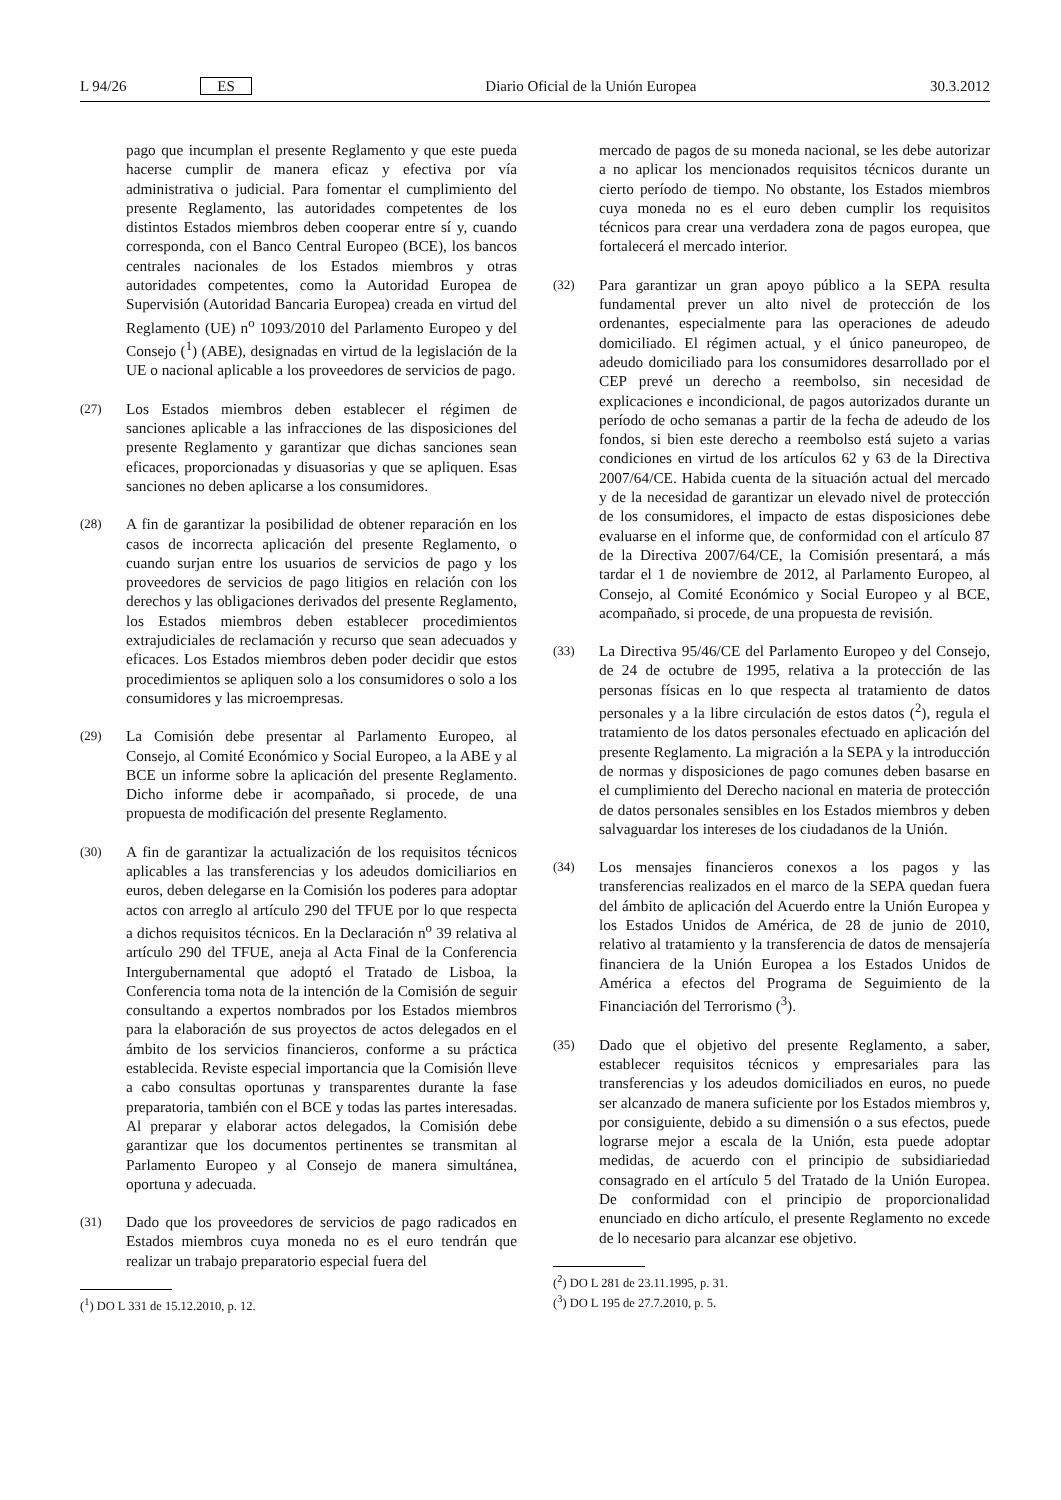L 94/26 ES Diario Oficial de la Unión Europea 30.3.2012
pago que incumplan el presente Reglamento y que este pueda hacerse cumplir de manera eficaz y efectiva por vía administrativa o judicial. Para fomentar el cumplimiento del presente Reglamento, las autoridades competentes de los distintos Estados miembros deben cooperar entre sí y, cuando corresponda, con el Banco Central Europeo (BCE), los bancos centrales nacionales de los Estados miembros y otras autoridades competentes, como la Autoridad Europea de Supervisión (Autoridad Bancaria Europea) creada en virtud del Reglamento (UE) n<sup>o</sup> 1093/2010 del Parlamento Europeo y del Consejo (<sup>1</sup>) (ABE), designadas en virtud de la legislación de la UE o nacional aplicable a los proveedores de servicios de pago.
(27) Los Estados miembros deben establecer el régimen de sanciones aplicable a las infracciones de las disposiciones del presente Reglamento y garantizar que dichas sanciones sean eficaces, proporcionadas y disuasorias y que se apliquen. Esas sanciones no deben aplicarse a los consumidores.
(28) A fin de garantizar la posibilidad de obtener reparación en los casos de incorrecta aplicación del presente Reglamento, o cuando surjan entre los usuarios de servicios de pago y los proveedores de servicios de pago litigios en relación con los derechos y las obligaciones derivados del presente Reglamento, los Estados miembros deben establecer procedimientos extrajudiciales de reclamación y recurso que sean adecuados y eficaces. Los Estados miembros deben poder decidir que estos procedimientos se apliquen solo a los consumidores o solo a los consumidores y las microempresas.
(29) La Comisión debe presentar al Parlamento Europeo, al Consejo, al Comité Económico y Social Europeo, a la ABE y al BCE un informe sobre la aplicación del presente Reglamento. Dicho informe debe ir acompañado, si procede, de una propuesta de modificación del presente Reglamento.
(30) A fin de garantizar la actualización de los requisitos técnicos aplicables a las transferencias y los adeudos domiciliarios en euros, deben delegarse en la Comisión los poderes para adoptar actos con arreglo al artículo 290 del TFUE por lo que respecta a dichos requisitos técnicos. En la Declaración n<sup>o</sup> 39 relativa al artículo 290 del TFUE, aneja al Acta Final de la Conferencia Intergubernamental que adoptó el Tratado de Lisboa, la Conferencia toma nota de la intención de la Comisión de seguir consultando a expertos nombrados por los Estados miembros para la elaboración de sus proyectos de actos delegados en el ámbito de los servicios financieros, conforme a su práctica establecida. Reviste especial importancia que la Comisión lleve a cabo consultas oportunas y transparentes durante la fase preparatoria, también con el BCE y todas las partes interesadas. Al preparar y elaborar actos delegados, la Comisión debe garantizar que los documentos pertinentes se transmitan al Parlamento Europeo y al Consejo de manera simultánea, oportuna y adecuada.
(31) Dado que los proveedores de servicios de pago radicados en Estados miembros cuya moneda no es el euro tendrán que realizar un trabajo preparatorio especial fuera del
(<sup>1</sup>) DO L 331 de 15.12.2010, p. 12.
mercado de pagos de su moneda nacional, se les debe autorizar a no aplicar los mencionados requisitos técnicos durante un cierto período de tiempo. No obstante, los Estados miembros cuya moneda no es el euro deben cumplir los requisitos técnicos para crear una verdadera zona de pagos europea, que fortalecerá el mercado interior.
(32) Para garantizar un gran apoyo público a la SEPA resulta fundamental prever un alto nivel de protección de los ordenantes, especialmente para las operaciones de adeudo domiciliado. El régimen actual, y el único paneuropeo, de adeudo domiciliado para los consumidores desarrollado por el CEP prevé un derecho a reembolso, sin necesidad de explicaciones e incondicional, de pagos autorizados durante un período de ocho semanas a partir de la fecha de adeudo de los fondos, si bien este derecho a reembolso está sujeto a varias condiciones en virtud de los artículos 62 y 63 de la Directiva 2007/64/CE. Habida cuenta de la situación actual del mercado y de la necesidad de garantizar un elevado nivel de protección de los consumidores, el impacto de estas disposiciones debe evaluarse en el informe que, de conformidad con el artículo 87 de la Directiva 2007/64/CE, la Comisión presentará, a más tardar el 1 de noviembre de 2012, al Parlamento Europeo, al Consejo, al Comité Económico y Social Europeo y al BCE, acompañado, si procede, de una propuesta de revisión.
(33) La Directiva 95/46/CE del Parlamento Europeo y del Consejo, de 24 de octubre de 1995, relativa a la protección de las personas físicas en lo que respecta al tratamiento de datos personales y a la libre circulación de estos datos (<sup>2</sup>), regula el tratamiento de los datos personales efectuado en aplicación del presente Reglamento. La migración a la SEPA y la introducción de normas y disposiciones de pago comunes deben basarse en el cumplimiento del Derecho nacional en materia de protección de datos personales sensibles en los Estados miembros y deben salvaguardar los intereses de los ciudadanos de la Unión.
(34) Los mensajes financieros conexos a los pagos y las transferencias realizados en el marco de la SEPA quedan fuera del ámbito de aplicación del Acuerdo entre la Unión Europea y los Estados Unidos de América, de 28 de junio de 2010, relativo al tratamiento y la transferencia de datos de mensajería financiera de la Unión Europea a los Estados Unidos de América a efectos del Programa de Seguimiento de la Financiación del Terrorismo (<sup>3</sup>).
(35) Dado que el objetivo del presente Reglamento, a saber, establecer requisitos técnicos y empresariales para las transferencias y los adeudos domiciliados en euros, no puede ser alcanzado de manera suficiente por los Estados miembros y, por consiguiente, debido a su dimensión o a sus efectos, puede lograrse mejor a escala de la Unión, esta puede adoptar medidas, de acuerdo con el principio de subsidiariedad consagrado en el artículo 5 del Tratado de la Unión Europea. De conformidad con el principio de proporcionalidad enunciado en dicho artículo, el presente Reglamento no excede de lo necesario para alcanzar ese objetivo.
(<sup>2</sup>) DO L 281 de 23.11.1995, p. 31.
(<sup>3</sup>) DO L 195 de 27.7.2010, p. 5.